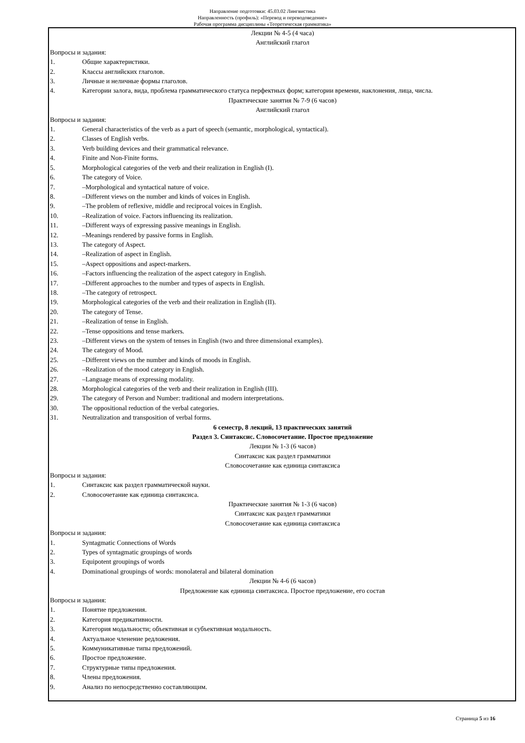Направление подготовки: 45.03.02 Лингвистика
Направленность (профиль): «Перевод и переводоведение»
Рабочая программа дисциплины «Теоретическая грамматика»
Лекции № 4-5 (4 часа)
Английский глагол
Вопросы и задания:
1. Общие характеристики.
2. Классы английских глаголов.
3. Личные и неличные формы глаголов.
4. Категории залога, вида, проблема грамматического статуса перфектных форм; категории времени, наклонения, лица, числа.
Практические занятия № 7-9 (6 часов)
Английский глагол
Вопросы и задания:
1. General characteristics of the verb as a part of speech (semantic, morphological, syntactical).
2. Classes of English verbs.
3. Verb building devices and their grammatical relevance.
4. Finite and Non-Finite forms.
5. Morphological categories of the verb and their realization in English (I).
6. The category of Voice.
7. –Morphological and syntactical nature of voice.
8. –Different views on the number and kinds of voices in English.
9. –The problem of reflexive, middle and reciprocal voices in English.
10. –Realization of voice. Factors influencing its realization.
11. –Different ways of expressing passive meanings in English.
12. –Meanings rendered by passive forms in English.
13. The category of Aspect.
14. –Realization of aspect in English.
15. –Aspect oppositions and aspect-markers.
16. –Factors influencing the realization of the aspect category in English.
17. –Different approaches to the number and types of aspects in English.
18. –The category of retrospect.
19. Morphological categories of the verb and their realization in English (II).
20. The category of Tense.
21. –Realization of tense in English.
22. –Tense oppositions and tense markers.
23. –Different views on the system of tenses in English (two and three dimensional examples).
24. The category of Mood.
25. –Different views on the number and kinds of moods in English.
26. –Realization of the mood category in English.
27. –Language means of expressing modality.
28. Morphological categories of the verb and their realization in English (III).
29. The category of Person and Number: traditional and modern interpretations.
30. The oppositional reduction of the verbal categories.
31. Neutralization and transposition of verbal forms.
6 семестр, 8 лекций, 13 практических занятий
Раздел 3. Синтаксис. Словосочетание. Простое предложение
Лекции № 1-3 (6 часов)
Синтаксис как раздел грамматики
Словосочетание как единица синтаксиса
Вопросы и задания:
1. Синтаксис как раздел грамматической науки.
2. Словосочетание как единица синтаксиса.
Практические занятия № 1-3 (6 часов)
Синтаксис как раздел грамматики
Словосочетание как единица синтаксиса
Вопросы и задания:
1. Syntagmatic Connections of Words
2. Types of syntagmatic groupings of words
3. Equipotent groupings of words
4. Dominational groupings of words: monolateral and bilateral domination
Лекции № 4-6 (6 часов)
Предложение как единица синтаксиса. Простое предложение, его состав
Вопросы и задания:
1. Понятие предложения.
2. Категория предикативности.
3. Категория модальности; объективная и субъективная модальность.
4. Актуальное членение редложения.
5. Коммуникативные типы предложений.
6. Простое предложение.
7. Структурные типы предложения.
8. Члены предложения.
9. Анализ по непосредственно составляющим.
Страница 5 из 16